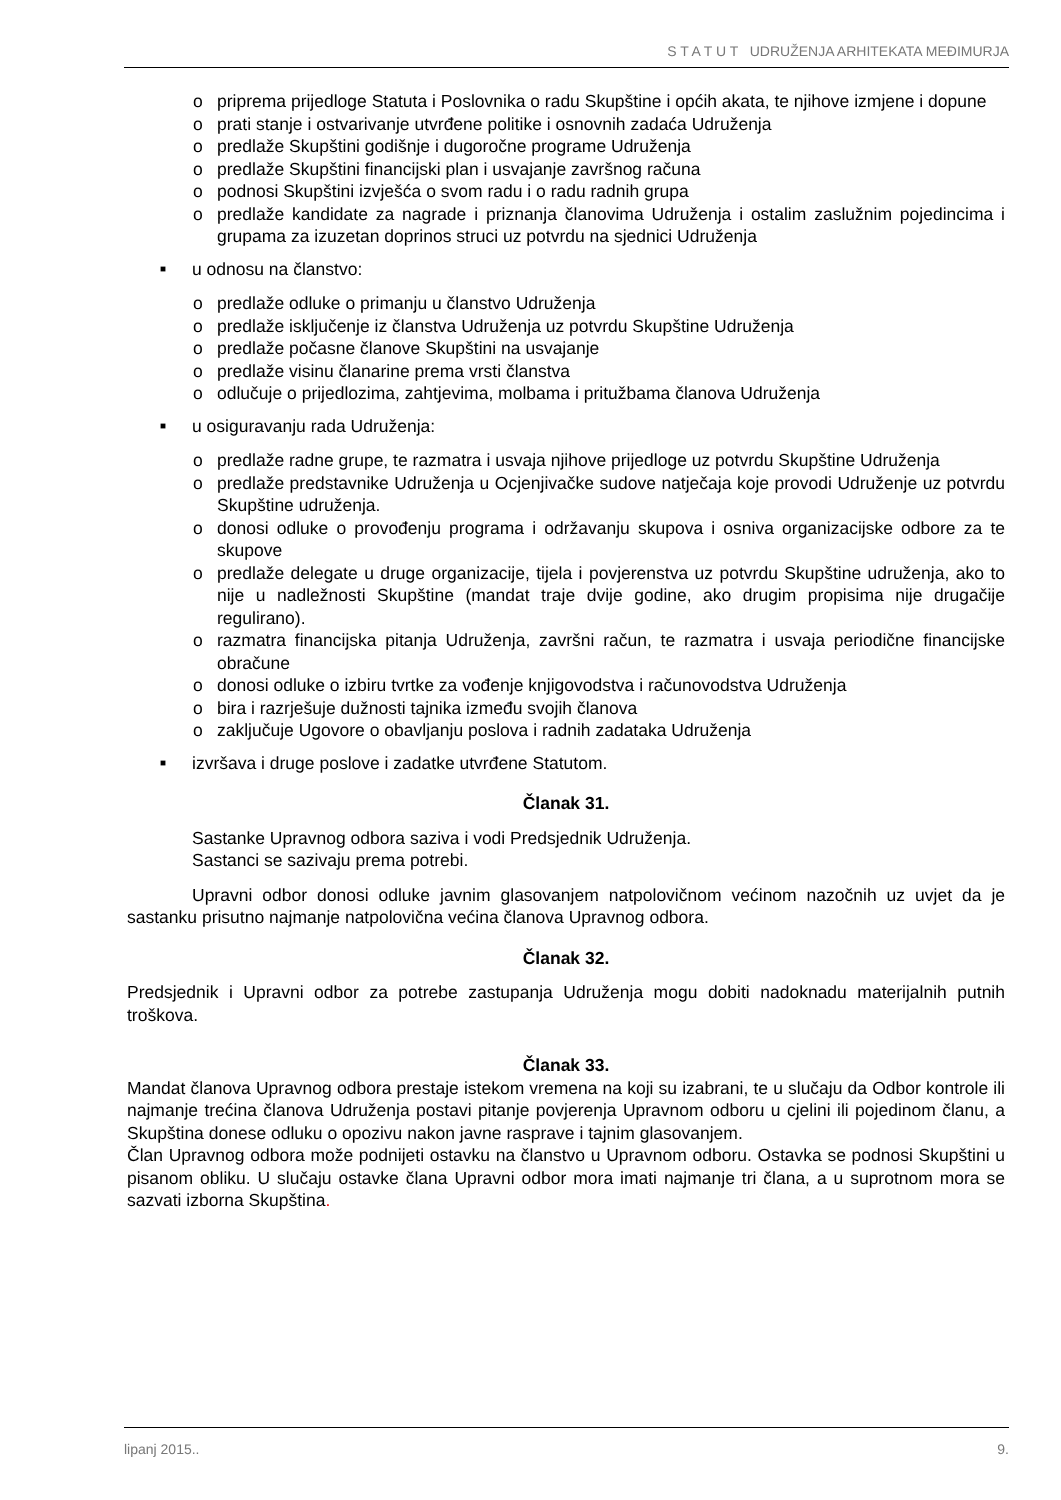S T A T U T UDRUŽENJA ARHITEKATA MEĐIMURJA
o priprema prijedloge Statuta i Poslovnika o radu Skupštine i općih akata, te njihove izmjene i dopune
o prati stanje i ostvarivanje utvrđene politike i osnovnih zadaća Udruženja
o predlaže Skupštini godišnje i dugoročne programe Udruženja
o predlaže Skupštini financijski plan i usvajanje završnog računa
o podnosi Skupštini izvješća o svom radu i o radu radnih grupa
o predlaže kandidate za nagrade i priznanja članovima Udruženja i ostalim zaslužnim pojedincima i grupama za izuzetan doprinos struci uz potvrdu na sjednici Udruženja
■ u odnosu na članstvo:
o predlaže odluke o primanju u članstvo Udruženja
o predlaže isključenje iz članstva Udruženja uz potvrdu Skupštine Udruženja
o predlaže počasne članove Skupštini na usvajanje
o predlaže visinu članarine prema vrsti članstva
o odlučuje o prijedlozima, zahtjevima, molbama i pritužbama članova Udruženja
■ u osiguravanju rada Udruženja:
o predlaže radne grupe, te razmatra i usvaja njihove prijedloge uz potvrdu Skupštine Udruženja
o predlaže predstavnike Udruženja u Ocjenjivačke sudove natječaja koje provodi Udruženje uz potvrdu Skupštine udruženja.
o donosi odluke o provođenju programa i održavanju skupova i osniva organizacijske odbore za te skupove
o predlaže delegate u druge organizacije, tijela i povjerenstva uz potvrdu Skupštine udruženja, ako to nije u nadležnosti Skupštine (mandat traje dvije godine, ako drugim propisima nije drugačije regulirano).
o razmatra financijska pitanja Udruženja, završni račun, te razmatra i usvaja periodične financijske obračune
o donosi odluke o izbiru tvrtke za vođenje knjigovodstva i računovodstva Udruženja
o bira i razrješuje dužnosti tajnika između svojih članova
o zaključuje Ugovore o obavljanju poslova i radnih zadataka Udruženja
■ izvršava i druge poslove i zadatke utvrđene Statutom.
Članak 31.
Sastanke Upravnog odbora saziva i vodi Predsjednik Udruženja.
Sastanci se sazivaju prema potrebi.
Upravni odbor donosi odluke javnim glasovanjem natpolovičnom većinom nazočnih uz uvjet da je sastanku prisutno najmanje natpolovična većina članova Upravnog odbora.
Članak 32.
Predsjednik i Upravni odbor za potrebe zastupanja Udruženja mogu dobiti nadoknadu materijalnih putnih troškova.
Članak 33.
Mandat članova Upravnog odbora prestaje istekom vremena na koji su izabrani, te u slučaju da Odbor kontrole ili najmanje trećina članova Udruženja postavi pitanje povjerenja Upravnom odboru u cjelini ili pojedinom članu, a Skupština donese odluku o opozivu nakon javne rasprave i tajnim glasovanjem.
Član Upravnog odbora može podnijeti ostavku na članstvo u Upravnom odboru. Ostavka se podnosi Skupštini u pisanom obliku. U slučaju ostavke člana Upravni odbor mora imati najmanje tri člana, a u suprotnom mora se sazvati izborna Skupština.
lipanj 2015.. 9.